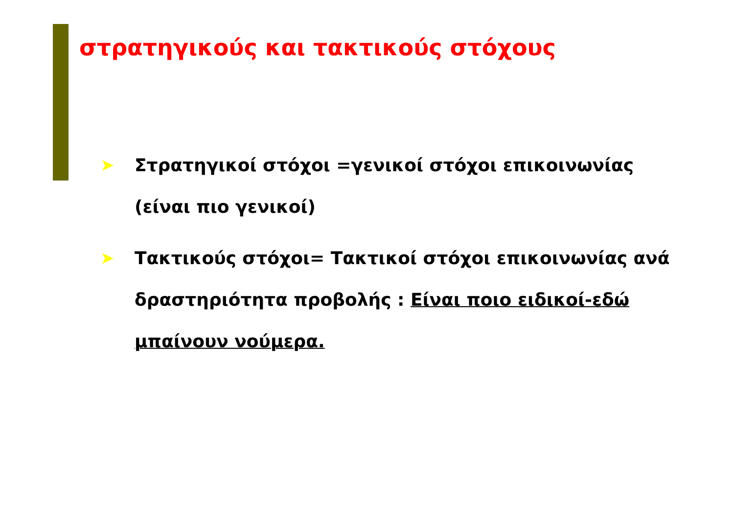στρατηγικούς και τακτικούς στόχους
➤ Στρατηγικοί στόχοι =γενικοί στόχοι επικοινωνίας (είναι πιο γενικοί)
➤ Τακτικούς στόχοι= Τακτικοί στόχοι επικοινωνίας ανά δραστηριότητα προβολής : Είναι ποιο ειδικοί-εδώ μπαίνουν νούμερα.